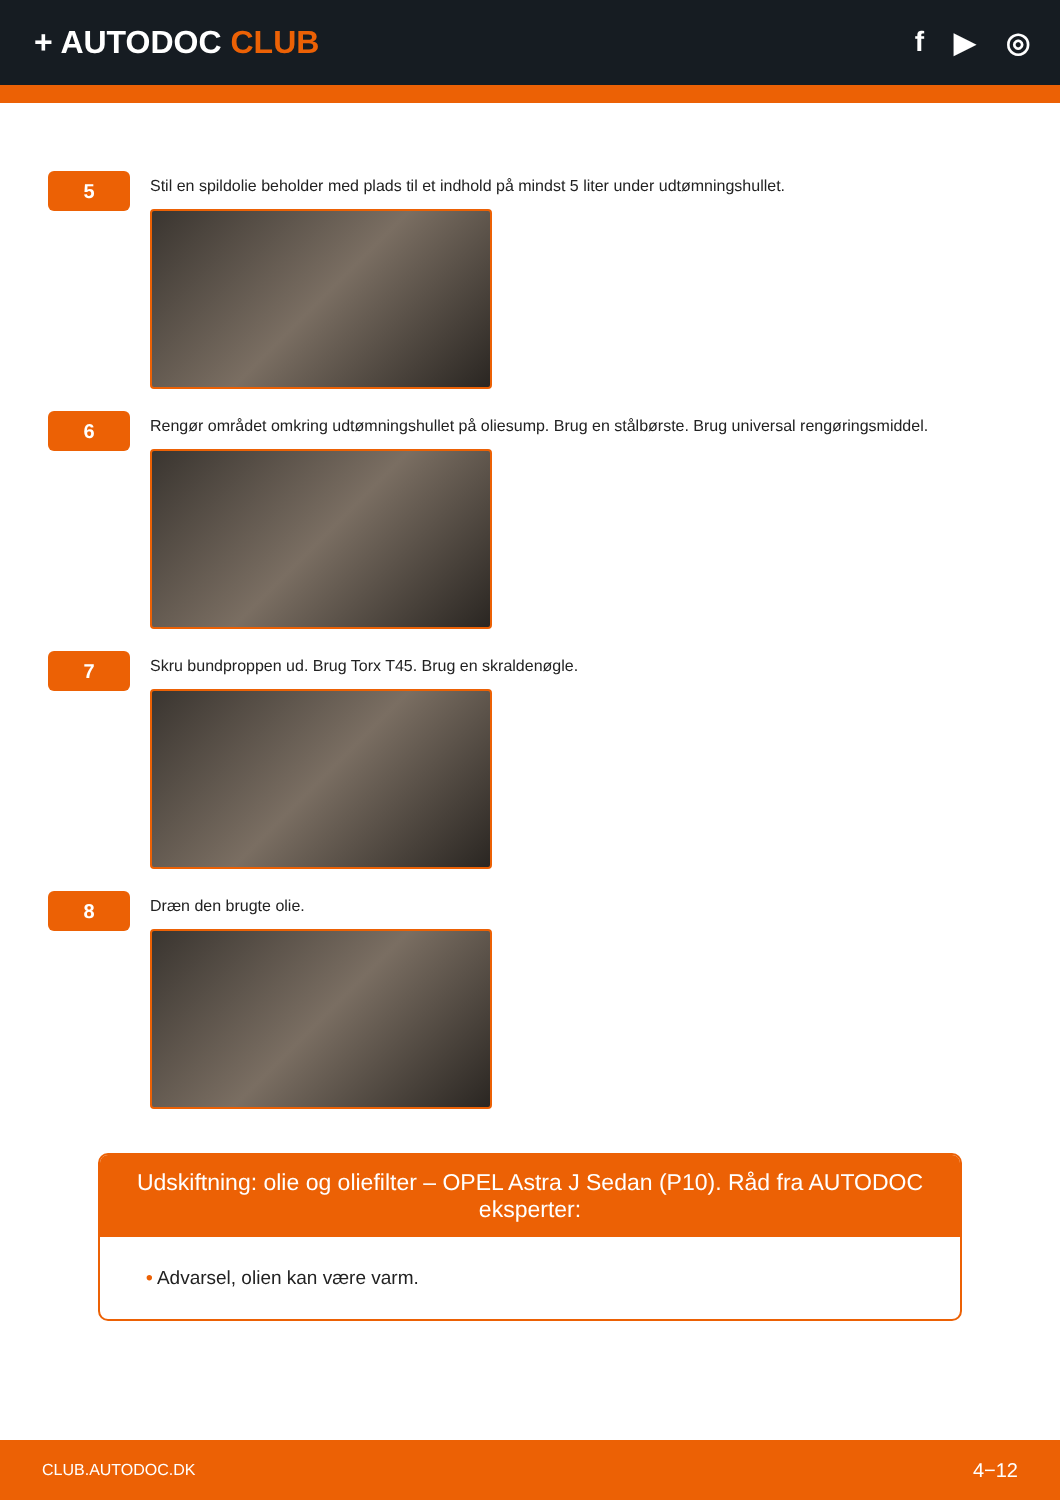+ AUTODOC CLUB f ▶ ◎
5
Stil en spildolie beholder med plads til et indhold på mindst 5 liter under udtømningshullet.
6
Rengør området omkring udtømningshullet på oliesump. Brug en stålbørste. Brug universal rengøringsmiddel.
7
Skru bundproppen ud. Brug Torx T45. Brug en skraldenøgle.
8
Dræn den brugte olie.
Udskiftning: olie og oliefilter – OPEL Astra J Sedan (P10). Råd fra AUTODOC eksperter:
• Advarsel, olien kan være varm.
CLUB.AUTODOC.DK 4−12